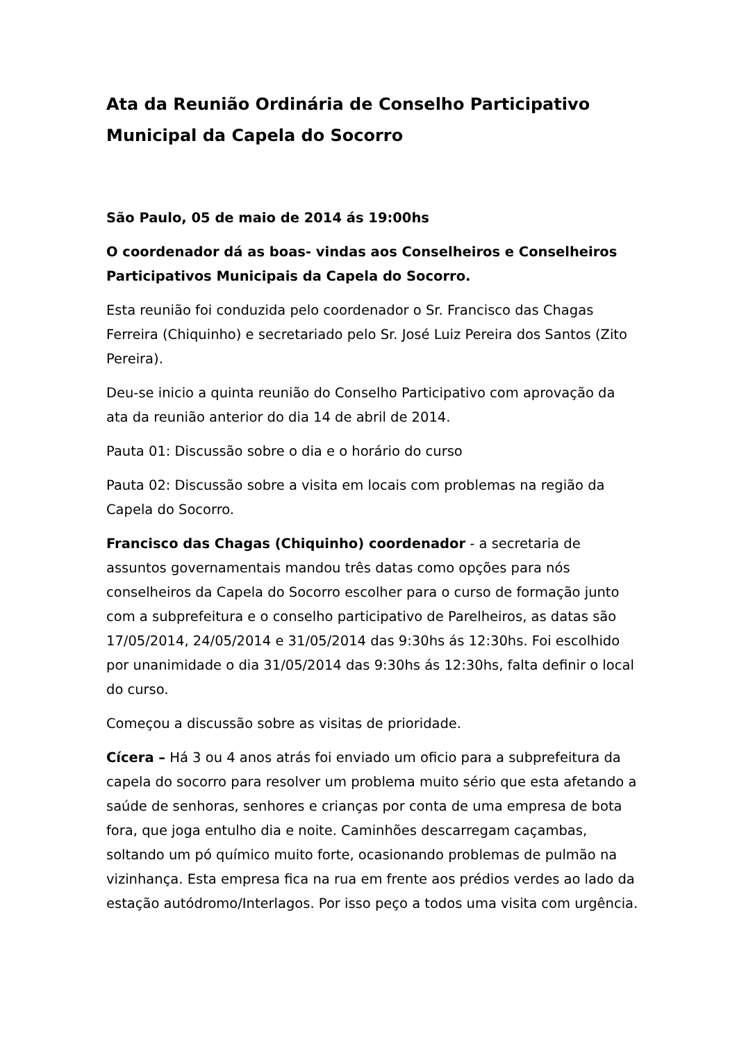Ata da Reunião Ordinária de Conselho Participativo Municipal da Capela do Socorro
São Paulo, 05 de maio de 2014 ás 19:00hs
O coordenador dá as boas- vindas aos Conselheiros e Conselheiros Participativos Municipais da Capela do Socorro.
Esta reunião foi conduzida pelo coordenador o Sr. Francisco das Chagas Ferreira (Chiquinho) e secretariado pelo Sr. José Luiz Pereira dos Santos (Zito Pereira).
Deu-se inicio a quinta reunião do Conselho Participativo com aprovação da ata da reunião anterior do dia 14 de abril de 2014.
Pauta 01: Discussão sobre o dia e o horário do curso
Pauta 02: Discussão sobre a visita em locais com problemas na região da Capela do Socorro.
Francisco das Chagas (Chiquinho) coordenador - a secretaria de assuntos governamentais mandou três datas como opções para nós conselheiros da Capela do Socorro escolher para o curso de formação junto com a subprefeitura e o conselho participativo de Parelheiros, as datas são 17/05/2014, 24/05/2014 e 31/05/2014 das 9:30hs ás 12:30hs. Foi escolhido por unanimidade o dia 31/05/2014 das 9:30hs ás 12:30hs, falta definir o local do curso.
Começou a discussão sobre as visitas de prioridade.
Cícera – Há 3 ou 4 anos atrás foi enviado um oficio para a subprefeitura da capela do socorro para resolver um problema muito sério que esta afetando a saúde de senhoras, senhores e crianças por conta de uma empresa de bota fora, que joga entulho dia e noite. Caminhões descarregam caçambas, soltando um pó químico muito forte, ocasionando problemas de pulmão na vizinhança. Esta empresa fica na rua em frente aos prédios verdes ao lado da estação autódromo/Interlagos. Por isso peço a todos uma visita com urgência.